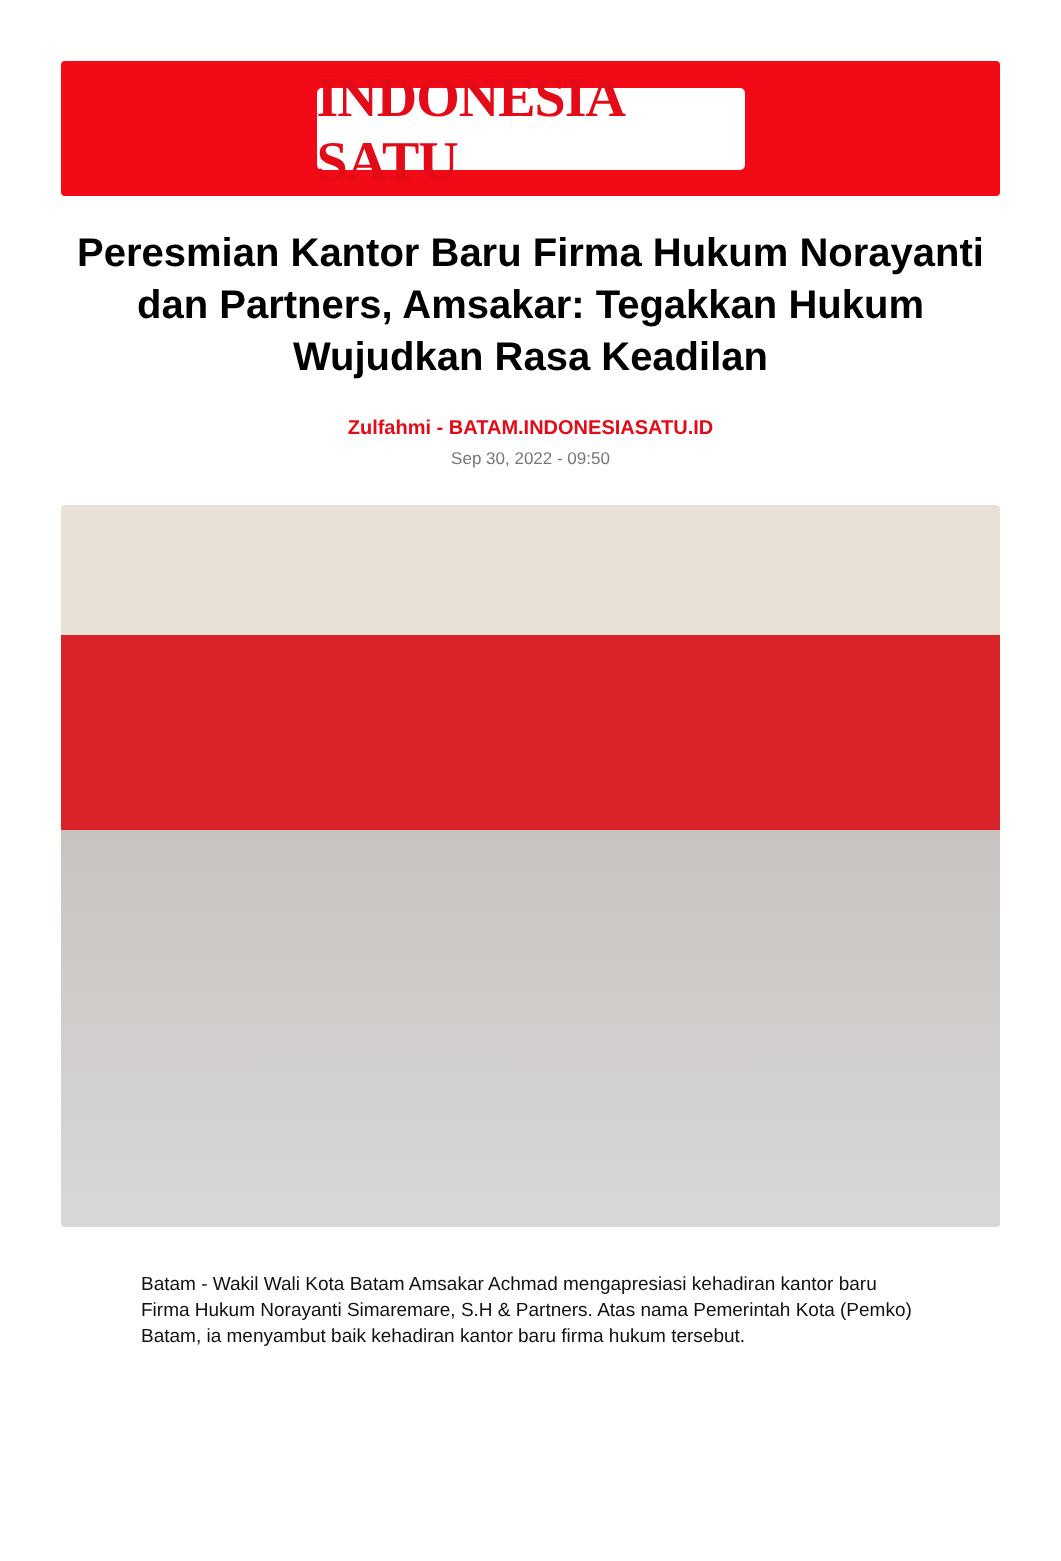INDONESIA SATU
Peresmian Kantor Baru Firma Hukum Norayanti dan Partners, Amsakar: Tegakkan Hukum Wujudkan Rasa Keadilan
Zulfahmi - BATAM.INDONESIASATU.ID
Sep 30, 2022 - 09:50
Batam - Wakil Wali Kota Batam Amsakar Achmad mengapresiasi kehadiran kantor baru Firma Hukum Norayanti Simaremare, S.H & Partners. Atas nama Pemerintah Kota (Pemko) Batam, ia menyambut baik kehadiran kantor baru firma hukum tersebut.